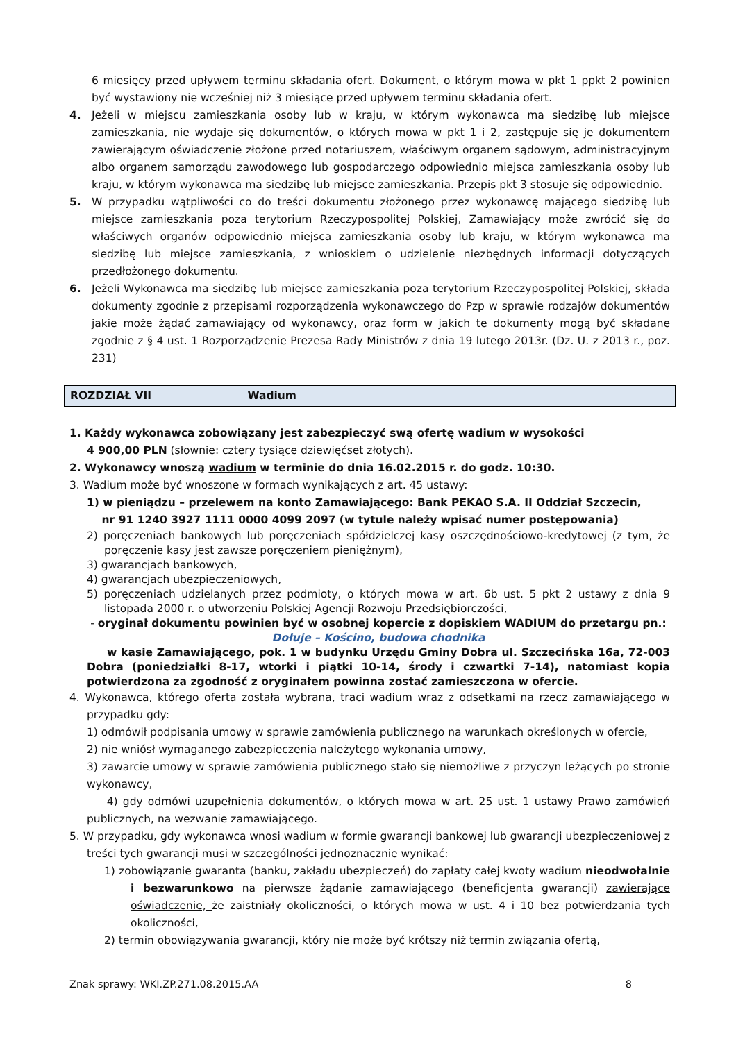6 miesięcy przed upływem terminu składania ofert. Dokument, o którym mowa w pkt 1 ppkt 2 powinien być wystawiony nie wcześniej niż 3 miesiące przed upływem terminu składania ofert.
4. Jeżeli w miejscu zamieszkania osoby lub w kraju, w którym wykonawca ma siedzibę lub miejsce zamieszkania, nie wydaje się dokumentów, o których mowa w pkt 1 i 2, zastępuje się je dokumentem zawierającym oświadczenie złożone przed notariuszem, właściwym organem sądowym, administracyjnym albo organem samorządu zawodowego lub gospodarczego odpowiednio miejsca zamieszkania osoby lub kraju, w którym wykonawca ma siedzibę lub miejsce zamieszkania. Przepis pkt 3 stosuje się odpowiednio.
5. W przypadku wątpliwości co do treści dokumentu złożonego przez wykonawcę mającego siedzibę lub miejsce zamieszkania poza terytorium Rzeczypospolitej Polskiej, Zamawiający może zwrócić się do właściwych organów odpowiednio miejsca zamieszkania osoby lub kraju, w którym wykonawca ma siedzibę lub miejsce zamieszkania, z wnioskiem o udzielenie niezbędnych informacji dotyczących przedłożonego dokumentu.
6. Jeżeli Wykonawca ma siedzibę lub miejsce zamieszkania poza terytorium Rzeczypospolitej Polskiej, składa dokumenty zgodnie z przepisami rozporządzenia wykonawczego do Pzp w sprawie rodzajów dokumentów jakie może żądać zamawiający od wykonawcy, oraz form w jakich te dokumenty mogą być składane zgodnie z § 4 ust. 1 Rozporządzenie Prezesa Rady Ministrów z dnia 19 lutego 2013r. (Dz. U. z 2013 r., poz. 231)
ROZDZIAŁ VII Wadium
1. Każdy wykonawca zobowiązany jest zabezpieczyć swą ofertę wadium w wysokości
4 900,00 PLN (słownie: cztery tysiące dziewięćset złotych).
2. Wykonawcy wnoszą wadium w terminie do dnia 16.02.2015 r. do godz. 10:30.
3. Wadium może być wnoszone w formach wynikających z art. 45 ustawy:
1) w pieniądzu – przelewem na konto Zamawiającego: Bank PEKAO S.A. II Oddział Szczecin,
nr 91 1240 3927 1111 0000 4099 2097 (w tytule należy wpisać numer postępowania)
2) poręczeniach bankowych lub poręczeniach spółdzielczej kasy oszczędnościowo-kredytowej (z tym, że poręczenie kasy jest zawsze poręczeniem pieniężnym),
3) gwarancjach bankowych,
4) gwarancjach ubezpieczeniowych,
5) poręczeniach udzielanych przez podmioty, o których mowa w art. 6b ust. 5 pkt 2 ustawy z dnia 9 listopada 2000 r. o utworzeniu Polskiej Agencji Rozwoju Przedsiębiorczości,
- oryginał dokumentu powinien być w osobnej kopercie z dopiskiem WADIUM do przetargu pn.: Dołuje – Kościno, budowa chodnika
w kasie Zamawiającego, pok. 1 w budynku Urzędu Gminy Dobra ul. Szczecińska 16a, 72-003 Dobra (poniedziałki 8-17, wtorki i piątki 10-14, środy i czwartki 7-14), natomiast kopia potwierdzona za zgodność z oryginałem powinna zostać zamieszczona w ofercie.
4. Wykonawca, którego oferta została wybrana, traci wadium wraz z odsetkami na rzecz zamawiającego w przypadku gdy:
1) odmówił podpisania umowy w sprawie zamówienia publicznego na warunkach określonych w ofercie,
2) nie wniósł wymaganego zabezpieczenia należytego wykonania umowy,
3) zawarcie umowy w sprawie zamówienia publicznego stało się niemożliwe z przyczyn leżących po stronie wykonawcy,
4) gdy odmówi uzupełnienia dokumentów, o których mowa w art. 25 ust. 1 ustawy Prawo zamówień publicznych, na wezwanie zamawiającego.
5. W przypadku, gdy wykonawca wnosi wadium w formie gwarancji bankowej lub gwarancji ubezpieczeniowej z treści tych gwarancji musi w szczególności jednoznacznie wynikać:
1) zobowiązanie gwaranta (banku, zakładu ubezpieczeń) do zapłaty całej kwoty wadium nieodwołalnie i bezwarunkowo na pierwsze żądanie zamawiającego (beneficjenta gwarancji) zawierające oświadczenie, że zaistniały okoliczności, o których mowa w ust. 4 i 10 bez potwierdzania tych okoliczności,
2) termin obowiązywania gwarancji, który nie może być krótszy niż termin związania ofertą,
Znak sprawy: WKI.ZP.271.08.2015.AA 8